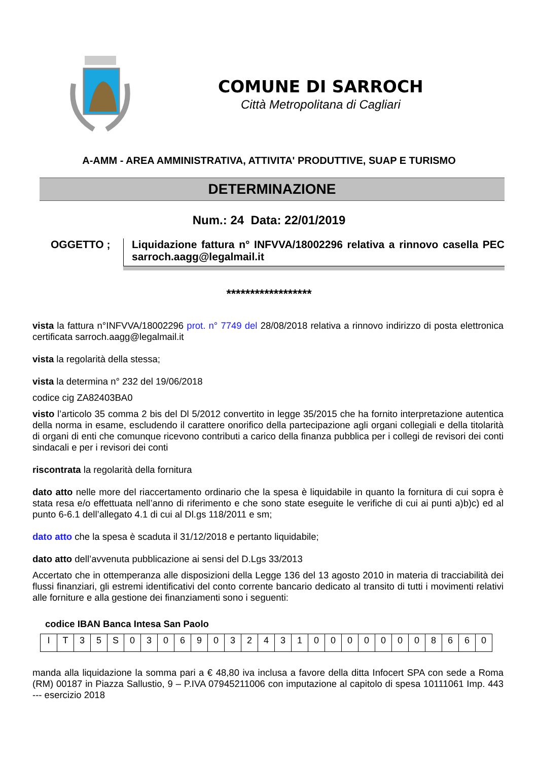COMUNE DI SARROCH
Città Metropolitana di Cagliari
A-AMM - AREA AMMINISTRATIVA, ATTIVITA' PRODUTTIVE, SUAP E TURISMO
DETERMINAZIONE
Num.: 24 Data: 22/01/2019
OGGETTO ; Liquidazione fattura n° INFVVA/18002296 relativa a rinnovo casella PEC sarroch.aagg@legalmail.it
******************
vista la fattura n°INFVVA/18002296 prot. n° 7749 del 28/08/2018 relativa a rinnovo indirizzo di posta elettronica certificata sarroch.aagg@legalmail.it
vista la regolarità della stessa;
vista la determina n° 232 del 19/06/2018
codice cig ZA82403BA0
visto l’articolo 35 comma 2 bis del Dl 5/2012 convertito in legge 35/2015 che ha fornito interpretazione autentica della norma in esame, escludendo il carattere onorifico della partecipazione agli organi collegiali e della titolarità di organi di enti che comunque ricevono contributi a carico della finanza pubblica per i collegi de revisori dei conti sindacali e per i revisori dei conti
riscontrata la regolarità della fornitura
dato atto nelle more del riaccertamento ordinario che la spesa è liquidabile in quanto la fornitura di cui sopra è stata resa e/o effettuata nell’anno di riferimento e che sono state eseguite le verifiche di cui ai punti a)b)c) ed al punto 6-6.1 dell’allegato 4.1 di cui al Dl.gs 118/2011 e sm;
dato atto che la spesa è scaduta il 31/12/2018 e pertanto liquidabile;
dato atto dell’avvenuta pubblicazione ai sensi del D.Lgs 33/2013
Accertato che in ottemperanza alle disposizioni della Legge 136 del 13 agosto 2010 in materia di tracciabilità dei flussi finanziari, gli estremi identificativi del conto corrente bancario dedicato al transito di tutti i movimenti relativi alle forniture e alla gestione dei finanziamenti sono i seguenti:
codice IBAN Banca Intesa San Paolo
| I | T | 3 | 5 | S | 0 | 3 | 0 | 6 | 9 | 0 | 3 | 2 | 4 | 3 | 1 | 0 | 0 | 0 | 0 | 0 | 0 | 0 | 8 | 6 | 6 | 0 |
manda alla liquidazione la somma pari a € 48,80 iva inclusa a favore della ditta Infocert SPA con sede a Roma (RM) 00187 in Piazza Sallustio, 9 – P.IVA 07945211006 con imputazione al capitolo di spesa 10111061 Imp. 443 --- esercizio 2018